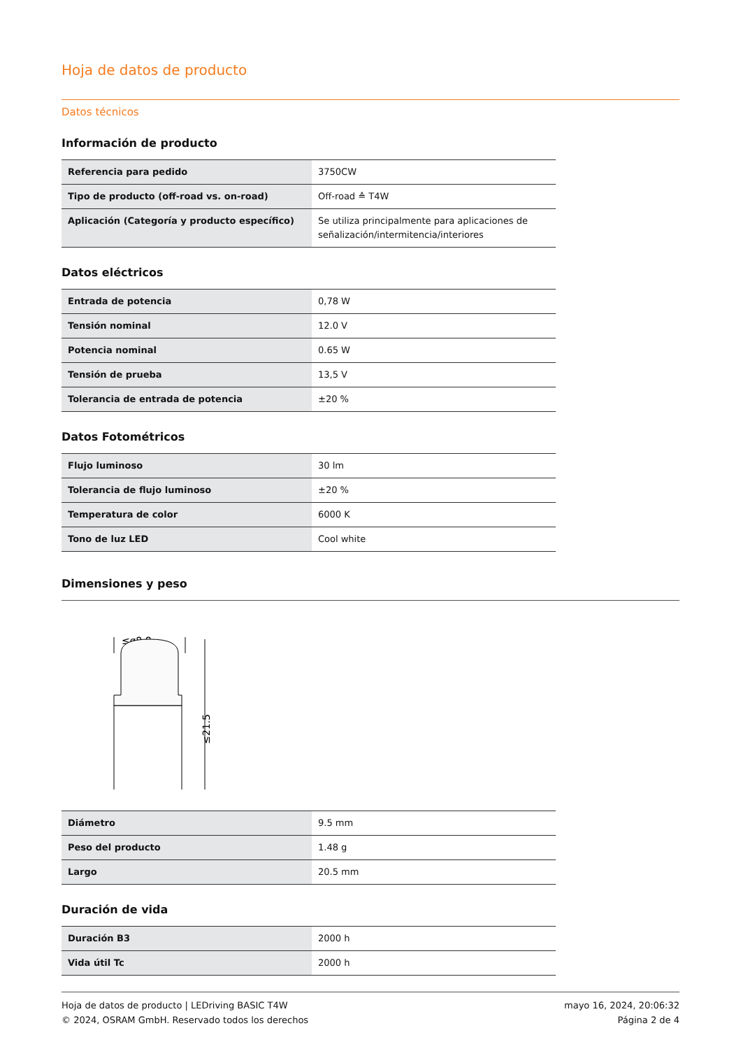Hoja de datos de producto
Datos técnicos
Información de producto
| Referencia para pedido | 3750CW |
| Tipo de producto (off-road vs. on-road) | Off-road ≙ T4W |
| Aplicación (Categoría y producto específico) | Se utiliza principalmente para aplicaciones de señalización/intermitencia/interiores |
Datos eléctricos
| Entrada de potencia | 0,78 W |
| Tensión nominal | 12.0 V |
| Potencia nominal | 0.65 W |
| Tensión de prueba | 13,5 V |
| Tolerancia de entrada de potencia | ±20 % |
Datos Fotométricos
| Flujo luminoso | 30 lm |
| Tolerancia de flujo luminoso | ±20 % |
| Temperatura de color | 6000 K |
| Tono de luz LED | Cool white |
Dimensiones y peso
≤ø8.8
≤21.5
| Diámetro | 9.5 mm |
| Peso del producto | 1.48 g |
| Largo | 20.5 mm |
Duración de vida
| Duración B3 | 2000 h |
| Vida útil Tc | 2000 h |
Hoja de datos de producto | LEDriving BASIC T4W
© 2024, OSRAM GmbH. Reservado todos los derechos
mayo 16, 2024, 20:06:32
Página 2 de 4